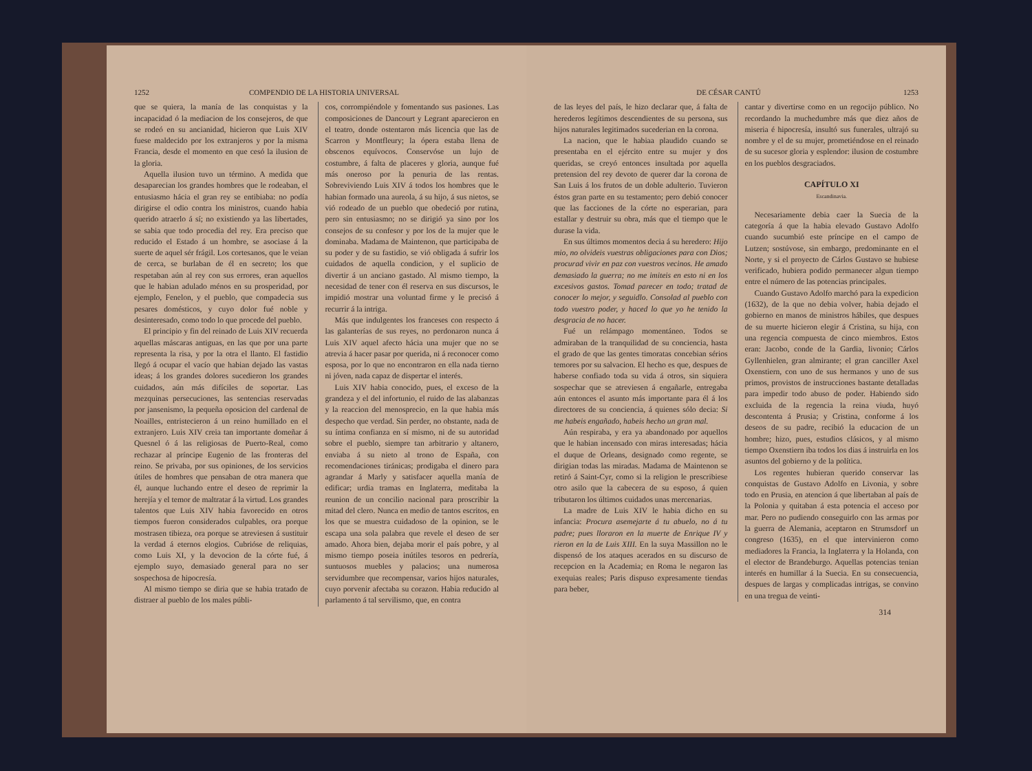1252 COMPENDIO DE LA HISTORIA UNIVERSAL
que se quiera, la manía de las conquistas y la incapacidad ó la mediacion de los consejeros, de que se rodeó en su ancianidad, hicieron que Luis XIV fuese maldecido por los extranjeros y por la misma Francia, desde el momento en que cesó la ilusion de la gloria.
Aquella ilusion tuvo un término. A medida que desaparecian los grandes hombres que le rodeaban, el entusiasmo hácia el gran rey se entibiaba: no podía dirigirse el odio contra los ministros, cuando habia querido atraerlo á sí; no existiendo ya las libertades, se sabia que todo procedia del rey. Era preciso que reducido el Estado á un hombre, se asociase á la suerte de aquel sér frágil. Los cortesanos, que le veian de cerca, se burlaban de él en secreto; los que respetaban aún al rey con sus errores, eran aquellos que le habian adulado ménos en su prosperidad, por ejemplo, Fenelon, y el pueblo, que compadecia sus pesares domésticos, y cuyo dolor fué noble y desinteresado, como todo lo que procede del pueblo.
El principio y fin del reinado de Luis XIV recuerda aquellas máscaras antiguas, en las que por una parte representa la risa, y por la otra el llanto. El fastidio llegó á ocupar el vacío que habian dejado las vastas ideas; á los grandes dolores sucedieron los grandes cuidados, aún más difíciles de soportar. Las mezquinas persecuciones, las sentencias reservadas por jansenismo, la pequeña oposicion del cardenal de Noailles, entristecieron á un reino humillado en el extranjero. Luis XIV creia tan importante domeñar á Quesnel ó á las religiosas de Puerto-Real, como rechazar al príncipe Eugenio de las fronteras del reino. Se privaba, por sus opiniones, de los servicios útiles de hombres que pensaban de otra manera que él, aunque luchando entre el deseo de reprimir la herejía y el temor de maltratar á la virtud. Los grandes talentos que Luis XIV habia favorecido en otros tiempos fueron considerados culpables, ora porque mostrasen tibieza, ora porque se atreviesen á sustituir la verdad á eternos elogios. Cubrióse de reliquias, como Luis XI, y la devocion de la córte fué, á ejemplo suyo, demasiado general para no ser sospechosa de hipocresía.
Al mismo tiempo se diria que se habia tratado de distraer al pueblo de los males públi-
cos, corrompiéndole y fomentando sus pasiones. Las composiciones de Dancourt y Legrant aparecieron en el teatro, donde ostentaron más licencia que las de Scarron y Montfleury; la ópera estaba llena de obscenos equívocos. Conservóse un lujo de costumbre, á falta de placeres y gloria, aunque fué más oneroso por la penuria de las rentas. Sobreviviendo Luis XIV á todos los hombres que le habian formado una aureola, á su hijo, á sus nietos, se vió rodeado de un pueblo que obedeció por rutina, pero sin entusiasmo; no se dirigió ya sino por los consejos de su confesor y por los de la mujer que le dominaba. Madama de Maintenon, que participaba de su poder y de su fastidio, se vió obligada á sufrir los cuidados de aquella condicion, y el suplicio de divertir á un anciano gastado. Al mismo tiempo, la necesidad de tener con él reserva en sus discursos, le impidió mostrar una voluntad firme y le precisó á recurrir á la intriga.
Más que indulgentes los franceses con respecto á las galanterías de sus reyes, no perdonaron nunca á Luis XIV aquel afecto hácia una mujer que no se atrevia á hacer pasar por querida, ni á reconocer como esposa, por lo que no encontraron en ella nada tierno ni jóven, nada capaz de dispertar el interés.
Luis XIV habia conocido, pues, el exceso de la grandeza y el del infortunio, el ruido de las alabanzas y la reaccion del menosprecio, en la que habia más despecho que verdad. Sin perder, no obstante, nada de su íntima confianza en sí mismo, ni de su autoridad sobre el pueblo, siempre tan arbitrario y altanero, enviaba á su nieto al trono de España, con recomendaciones tiránicas; prodigaba el dinero para agrandar á Marly y satisfacer aquella manía de edificar; urdia tramas en Inglaterra, meditaba la reunion de un concilio nacional para proscribir la mitad del clero. Nunca en medio de tantos escritos, en los que se muestra cuidadoso de la opinion, se le escapa una sola palabra que revele el deseo de ser amado. Ahora bien, dejaba morir el país pobre, y al mismo tiempo poseia inútiles tesoros en pedrería, suntuosos muebles y palacios; una numerosa servidumbre que recompensar, varios hijos naturales, cuyo porvenir afectaba su corazon. Habia reducido al parlamento á tal servilismo, que, en contra
DE CÉSAR CANTÚ 1253
de las leyes del país, le hizo declarar que, á falta de herederos legítimos descendientes de su persona, sus hijos naturales legitimados sucederian en la corona.
La nacion, que le habiaa plaudido cuando se presentaba en el ejército entre su mujer y dos queridas, se creyó entonces insultada por aquella pretension del rey devoto de querer dar la corona de San Luis á los frutos de un doble adulterio. Tuvieron éstos gran parte en su testamento; pero debió conocer que las facciones de la córte no esperarian, para estallar y destruir su obra, más que el tiempo que le durase la vida.
En sus últimos momentos decia á su heredero: Hijo mio, no olvideis vuestras obligaciones para con Dios; procurad vivir en paz con vuestros vecinos. He amado demasiado la guerra; no me imiteis en esto ni en los excesivos gastos. Tomad parecer en todo; tratad de conocer lo mejor, y seguidlo. Consolad al pueblo con todo vuestro poder, y haced lo que yo he tenido la desgracia de no hacer.
Fué un relámpago momentáneo. Todos se admiraban de la tranquilidad de su conciencia, hasta el grado de que las gentes timoratas concebian sérios temores por su salvacion. El hecho es que, despues de haberse confiado toda su vida á otros, sin siquiera sospechar que se atreviesen á engañarle, entregaba aún entonces el asunto más importante para él á los directores de su conciencia, á quienes sólo decia: Si me habeis engañado, habeis hecho un gran mal.
Aún respiraba, y era ya abandonado por aquellos que le habian incensado con miras interesadas; hácia el duque de Orleans, designado como regente, se dirigian todas las miradas. Madama de Maintenon se retiró á Saint-Cyr, como si la religion le prescribiese otro asilo que la cabecera de su esposo, á quien tributaron los últimos cuidados unas mercenarias.
La madre de Luis XIV le habia dicho en su infancia: Procura asemejarte á tu abuelo, no á tu padre; pues lloraron en la muerte de Enrique IV y rieron en la de Luis XIII. En la suya Massillon no le dispensó de los ataques acerados en su discurso de recepcion en la Academia; en Roma le negaron las exequias reales; Paris dispuso expresamente tiendas para beber,
cantar y divertirse como en un regocijo público. No recordando la muchedumbre más que diez años de miseria é hipocresía, insultó sus funerales, ultrajó su nombre y el de su mujer, prometiéndose en el reinado de su sucesor gloria y esplendor: ilusion de costumbre en los pueblos desgraciados.
CAPÍTULO XI
Escandinavia.
Necesariamente debia caer la Suecia de la categoría á que la habia elevado Gustavo Adolfo cuando sucumbió este príncipe en el campo de Lutzen; sostúvose, sin embargo, predominante en el Norte, y si el proyecto de Cárlos Gustavo se hubiese verificado, hubiera podido permanecer algun tiempo entre el número de las potencias principales.
Cuando Gustavo Adolfo marchó para la expedicion (1632), de la que no debia volver, habia dejado el gobierno en manos de ministros hábiles, que despues de su muerte hicieron elegir á Cristina, su hija, con una regencia compuesta de cinco miembros. Estos eran: Jacobo, conde de la Gardia, livonio; Cárlos Gyllenhielen, gran almirante; el gran canciller Axel Oxenstiern, con uno de sus hermanos y uno de sus primos, provistos de instrucciones bastante detalladas para impedir todo abuso de poder. Habiendo sido excluida de la regencia la reina viuda, huyó descontenta á Prusia; y Cristina, conforme á los deseos de su padre, recibió la educacion de un hombre; hizo, pues, estudios clásicos, y al mismo tiempo Oxenstiern iba todos los dias á instruirla en los asuntos del gobierno y de la política.
Los regentes hubieran querido conservar las conquistas de Gustavo Adolfo en Livonia, y sobre todo en Prusia, en atencion á que libertaban al país de la Polonia y quitaban á esta potencia el acceso por mar. Pero no pudiendo conseguirlo con las armas por la guerra de Alemania, aceptaron en Strumsdorf un congreso (1635), en el que intervinieron como mediadores la Francia, la Inglaterra y la Holanda, con el elector de Brandeburgo. Aquellas potencias tenian interés en humillar á la Suecia. En su consecuencia, despues de largas y complicadas intrigas, se convino en una tregua de veinti-
314